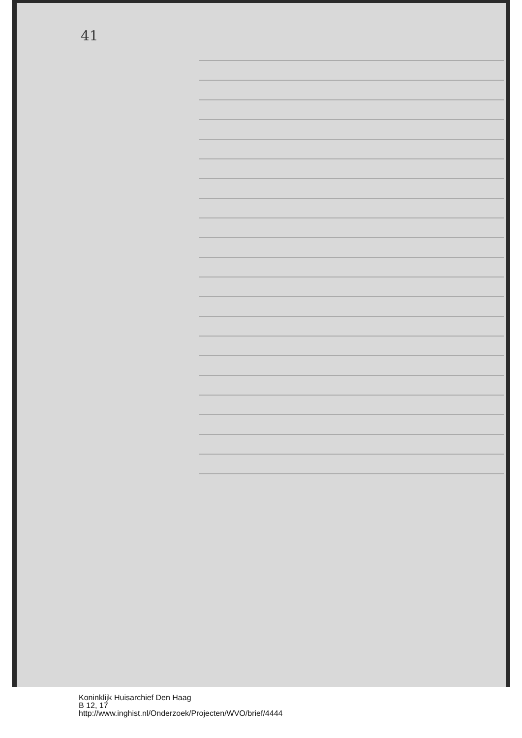41
Koninklijk Huisarchief Den Haag
B 12, 17
http://www.inghist.nl/Onderzoek/Projecten/WVO/brief/4444